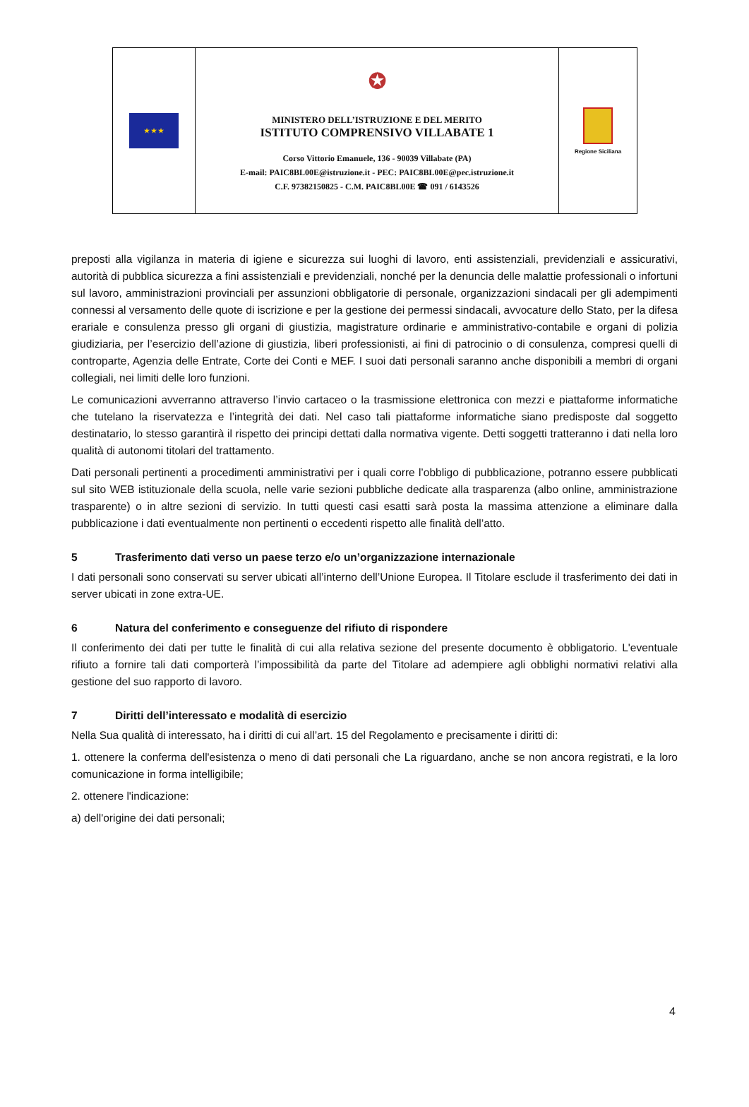| ★ ★ ★ | ✪ MINISTERO DELL’ISTRUZIONE E DEL MERITO ISTITUTO COMPRENSIVO VILLABATE 1 Corso Vittorio Emanuele, 136 - 90039 Villabate (PA) E-mail: PAIC8BL00E@istruzione.it - PEC: PAIC8BL00E@pec.istruzione.it C.F. 97382150825 - C.M. PAIC8BL00E ☎ 091 / 6143526 | Regione Siciliana |
preposti alla vigilanza in materia di igiene e sicurezza sui luoghi di lavoro, enti assistenziali, previdenziali e assicurativi, autorità di pubblica sicurezza a fini assistenziali e previdenziali, nonché per la denuncia delle malattie professionali o infortuni sul lavoro, amministrazioni provinciali per assunzioni obbligatorie di personale, organizzazioni sindacali per gli adempimenti connessi al versamento delle quote di iscrizione e per la gestione dei permessi sindacali, avvocature dello Stato, per la difesa erariale e consulenza presso gli organi di giustizia, magistrature ordinarie e amministrativo-contabile e organi di polizia giudiziaria, per l’esercizio dell’azione di giustizia, liberi professionisti, ai fini di patrocinio o di consulenza, compresi quelli di controparte, Agenzia delle Entrate, Corte dei Conti e MEF. I suoi dati personali saranno anche disponibili a membri di organi collegiali, nei limiti delle loro funzioni.
Le comunicazioni avverranno attraverso l’invio cartaceo o la trasmissione elettronica con mezzi e piattaforme informatiche che tutelano la riservatezza e l’integrità dei dati. Nel caso tali piattaforme informatiche siano predisposte dal soggetto destinatario, lo stesso garantirà il rispetto dei principi dettati dalla normativa vigente. Detti soggetti tratteranno i dati nella loro qualità di autonomi titolari del trattamento.
Dati personali pertinenti a procedimenti amministrativi per i quali corre l’obbligo di pubblicazione, potranno essere pubblicati sul sito WEB istituzionale della scuola, nelle varie sezioni pubbliche dedicate alla trasparenza (albo online, amministrazione trasparente) o in altre sezioni di servizio. In tutti questi casi esatti sarà posta la massima attenzione a eliminare dalla pubblicazione i dati eventualmente non pertinenti o eccedenti rispetto alle finalità dell’atto.
5 Trasferimento dati verso un paese terzo e/o un’organizzazione internazionale
I dati personali sono conservati su server ubicati all’interno dell’Unione Europea. Il Titolare esclude il trasferimento dei dati in server ubicati in zone extra-UE.
6 Natura del conferimento e conseguenze del rifiuto di rispondere
Il conferimento dei dati per tutte le finalità di cui alla relativa sezione del presente documento è obbligatorio. L'eventuale rifiuto a fornire tali dati comporterà l’impossibilità da parte del Titolare ad adempiere agli obblighi normativi relativi alla gestione del suo rapporto di lavoro.
7 Diritti dell’interessato e modalità di esercizio
Nella Sua qualità di interessato, ha i diritti di cui all’art. 15 del Regolamento e precisamente i diritti di:
1. ottenere la conferma dell'esistenza o meno di dati personali che La riguardano, anche se non ancora registrati, e la loro comunicazione in forma intelligibile;
2. ottenere l'indicazione:
a) dell'origine dei dati personali;
4